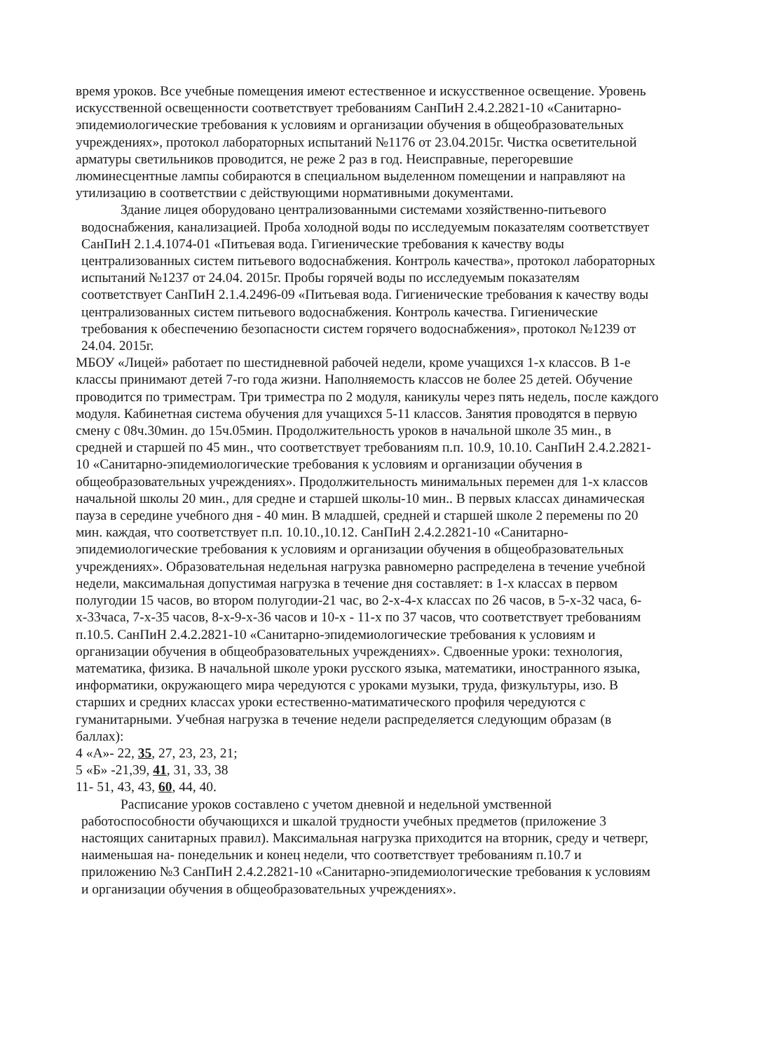время уроков. Все учебные помещения имеют естественное и искусственное освещение. Уровень искусственной освещенности соответствует требованиям СанПиН 2.4.2.2821-10 «Санитарно-эпидемиологические требования к условиям и организации обучения в общеобразовательных учреждениях», протокол лабораторных испытаний №1176 от 23.04.2015г. Чистка осветительной арматуры светильников проводится, не реже 2 раз в год. Неисправные, перегоревшие люминесцентные лампы собираются в специальном выделенном помещении и направляют на утилизацию в соответствии с действующими нормативными документами.
Здание лицея оборудовано централизованными системами хозяйственно-питьевого водоснабжения, канализацией. Проба холодной воды по исследуемым показателям соответствует СанПиН 2.1.4.1074-01 «Питьевая вода. Гигиенические требования к качеству воды централизованных систем питьевого водоснабжения. Контроль качества», протокол лабораторных испытаний №1237 от 24.04. 2015г. Пробы горячей воды по исследуемым показателям соответствует СанПиН 2.1.4.2496-09 «Питьевая вода. Гигиенические требования к качеству воды централизованных систем питьевого водоснабжения. Контроль качества. Гигиенические требования к обеспечению безопасности систем горячего водоснабжения», протокол №1239 от 24.04. 2015г.
МБОУ «Лицей» работает по шестидневной рабочей недели, кроме учащихся 1-х классов. В 1-е классы принимают детей 7-го года жизни. Наполняемость классов не более 25 детей. Обучение проводится по триместрам. Три триместра по 2 модуля, каникулы через пять недель, после каждого модуля. Кабинетная система обучения для учащихся 5-11 классов. Занятия проводятся в первую смену с 08ч.30мин. до 15ч.05мин. Продолжительность уроков в начальной школе 35 мин., в средней и старшей по 45 мин., что соответствует требованиям п.п. 10.9, 10.10. СанПиН 2.4.2.2821-10 «Санитарно-эпидемиологические требования к условиям и организации обучения в общеобразовательных учреждениях». Продолжительность минимальных перемен для 1-х классов начальной школы 20 мин., для средне и старшей школы-10 мин.. В первых классах динамическая пауза в середине учебного дня - 40 мин. В младшей, средней и старшей школе 2 перемены по 20 мин. каждая, что соответствует п.п. 10.10.,10.12. СанПиН 2.4.2.2821-10 «Санитарно-эпидемиологические требования к условиям и организации обучения в общеобразовательных учреждениях». Образовательная недельная нагрузка равномерно распределена в течение учебной недели, максимальная допустимая нагрузка в течение дня составляет: в 1-х классах в первом полугодии 15 часов, во втором полугодии-21 час, во 2-х-4-х классах по 26 часов, в 5-х-32 часа, 6-х-33часа, 7-х-35 часов, 8-х-9-х-36 часов и 10-х - 11-х по 37 часов, что соответствует требованиям п.10.5. СанПиН 2.4.2.2821-10 «Санитарно-эпидемиологические требования к условиям и организации обучения в общеобразовательных учреждениях». Сдвоенные уроки: технология, математика, физика. В начальной школе уроки русского языка, математики, иностранного языка, информатики, окружающего мира чередуются с уроками музыки, труда, физкультуры, изо. В старших и средних классах уроки естественно-матиматического профиля чередуются с гуманитарными. Учебная нагрузка в течение недели распределяется следующим образам (в баллах):
4 «А»- 22, 35, 27, 23, 23, 21;
5 «Б» -21,39, 41, 31, 33, 38
11- 51, 43, 43, 60, 44, 40.
Расписание уроков составлено с учетом дневной и недельной умственной работоспособности обучающихся и шкалой трудности учебных предметов (приложение 3 настоящих санитарных правил). Максимальная нагрузка приходится на вторник, среду и четверг, наименьшая на- понедельник и конец недели, что соответствует требованиям п.10.7 и приложению №3 СанПиН 2.4.2.2821-10 «Санитарно-эпидемиологические требования к условиям и организации обучения в общеобразовательных учреждениях».